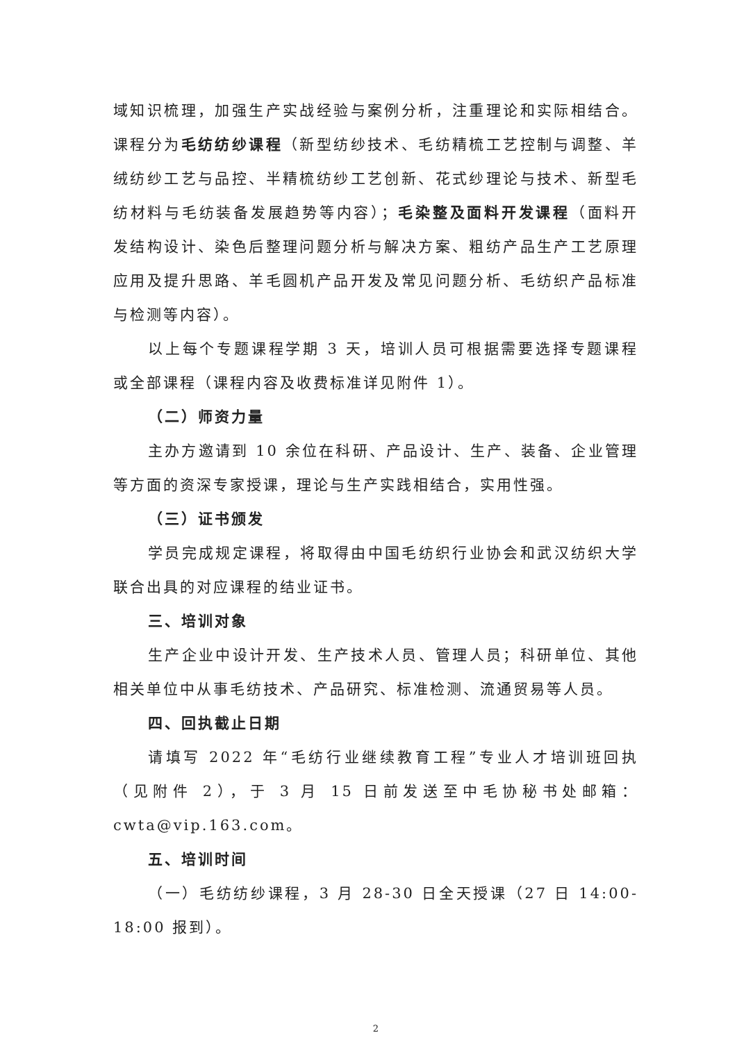域知识梳理，加强生产实战经验与案例分析，注重理论和实际相结合。课程分为毛纺纺纱课程（新型纺纱技术、毛纺精梳工艺控制与调整、羊绒纺纱工艺与品控、半精梳纺纱工艺创新、花式纱理论与技术、新型毛纺材料与毛纺装备发展趋势等内容）；毛染整及面料开发课程（面料开发结构设计、染色后整理问题分析与解决方案、粗纺产品生产工艺原理应用及提升思路、羊毛圆机产品开发及常见问题分析、毛纺织产品标准与检测等内容）。
以上每个专题课程学期 3 天，培训人员可根据需要选择专题课程或全部课程（课程内容及收费标准详见附件 1）。
（二）师资力量
主办方邀请到 10 余位在科研、产品设计、生产、装备、企业管理等方面的资深专家授课，理论与生产实践相结合，实用性强。
（三）证书颁发
学员完成规定课程，将取得由中国毛纺织行业协会和武汉纺织大学联合出具的对应课程的结业证书。
三、培训对象
生产企业中设计开发、生产技术人员、管理人员；科研单位、其他相关单位中从事毛纺技术、产品研究、标准检测、流通贸易等人员。
四、回执截止日期
请填写 2022 年“毛纺行业继续教育工程”专业人才培训班回执（见附件 2），于 3 月 15 日前发送至中毛协秘书处邮箱：cwta@vip.163.com。
五、培训时间
（一）毛纺纺纱课程，3 月 28-30 日全天授课（27 日 14:00-18:00 报到）。
2